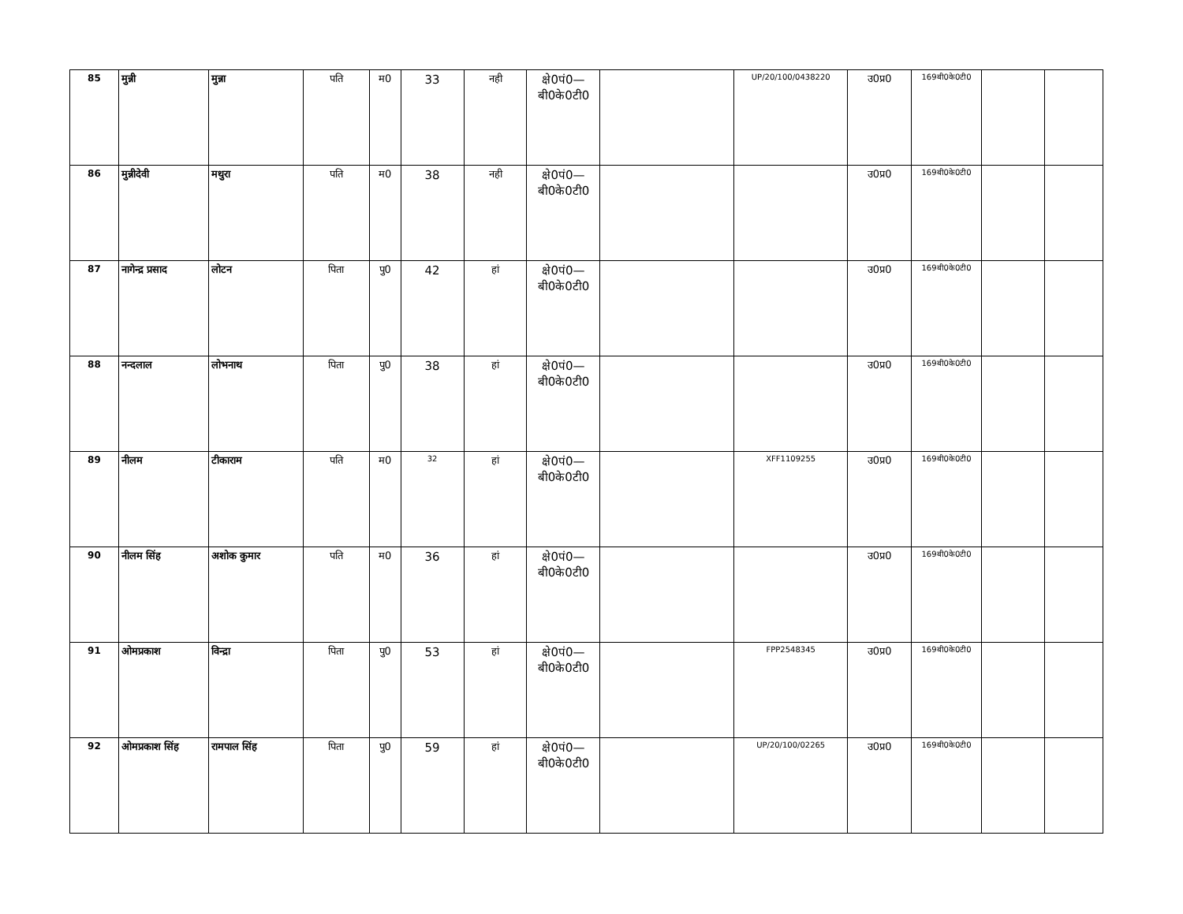| 85 | मुन्नी | मुन्ना | पति | म0 | 33 | नही | क्षे0पं0—बी0के0टी0 | | UP/20/100/0438220 | उ0प्र0 | 169बी0के0टी0 | | |
| 86 | मुन्नीदेवी | मथुरा | पति | म0 | 38 | नही | क्षे0पं0—बी0के0टी0 | | | उ0प्र0 | 169बी0के0टी0 | | |
| 87 | नागेन्द्र प्रसाद | लोटन | पिता | पु0 | 42 | हां | क्षे0पं0—बी0के0टी0 | | | उ0प्र0 | 169बी0के0टी0 | | |
| 88 | नन्दलाल | लोभनाथ | पिता | पु0 | 38 | हां | क्षे0पं0—बी0के0टी0 | | | उ0प्र0 | 169बी0के0टी0 | | |
| 89 | नीलम | टीकाराम | पति | म0 | 32 | हां | क्षे0पं0—बी0के0टी0 | | XFF1109255 | उ0प्र0 | 169बी0के0टी0 | | |
| 90 | नीलम सिंह | अशोक कुमार | पति | म0 | 36 | हां | क्षे0पं0—बी0के0टी0 | | | उ0प्र0 | 169बी0के0टी0 | | |
| 91 | ओमप्रकाश | विन्द्रा | पिता | पु0 | 53 | हां | क्षे0पं0—बी0के0टी0 | | FPP2548345 | उ0प्र0 | 169बी0के0टी0 | | |
| 92 | ओमप्रकाश सिंह | रामपाल सिंह | पिता | पु0 | 59 | हां | क्षे0पं0—बी0के0टी0 | | UP/20/100/02265 | उ0प्र0 | 169बी0के0टी0 | | |